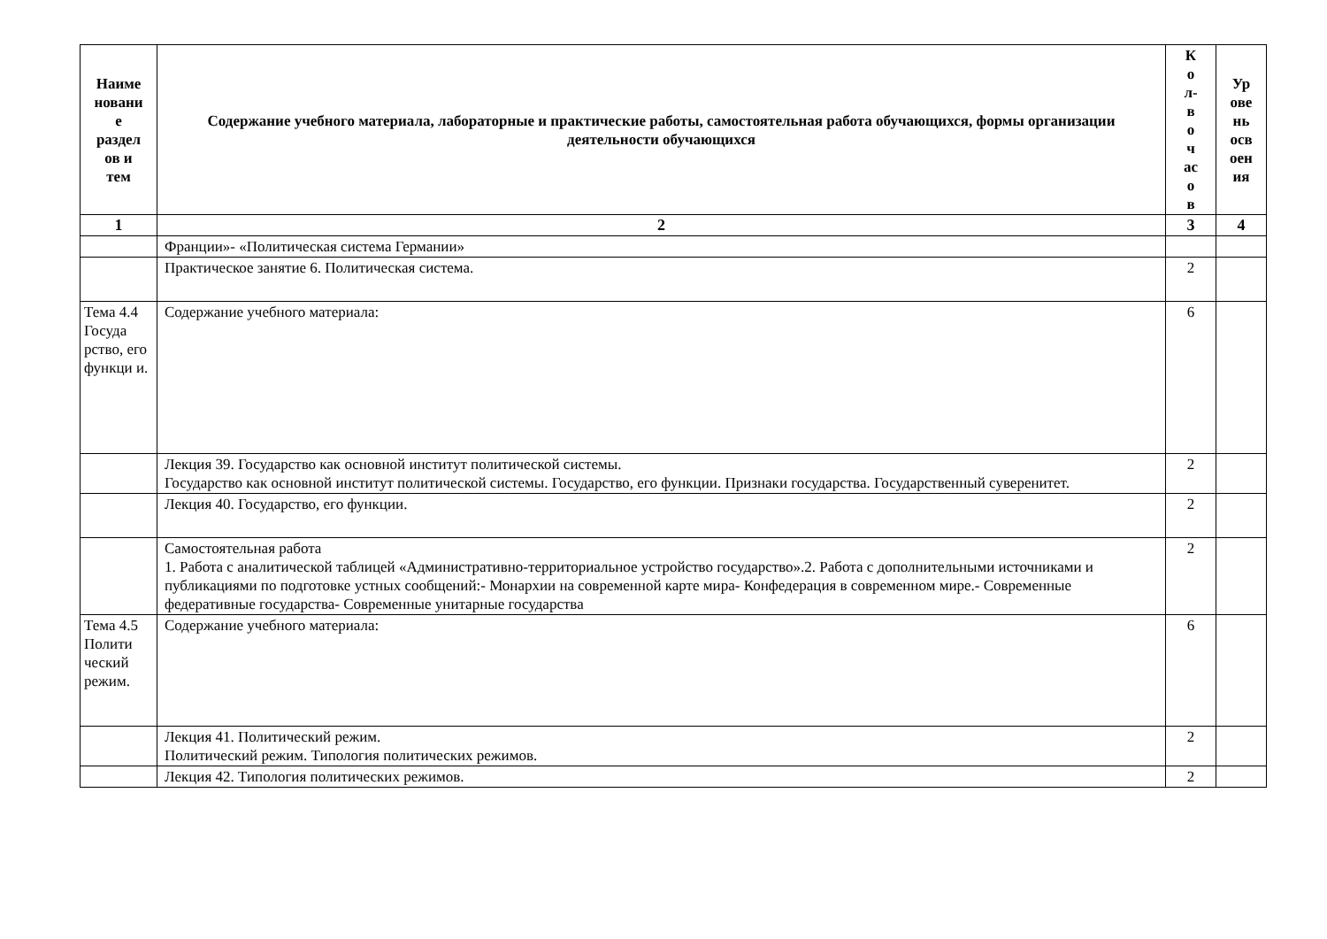| Наиме новани е раздел ов и тем | Содержание учебного материала, лабораторные и практические работы, самостоятельная работа обучающихся, формы организации деятельности обучающихся | К о л- в о ч ас о в | Ур ове нь осв оен ия |
| --- | --- | --- | --- |
| 1 | 2 | 3 | 4 |
| | Франции»- «Политическая система Германии» | | |
| | Практическое занятие 6. Политическая система. | 2 | |
| Тема 4.4 Госуда рство, его функци и. | Содержание учебного материала: | 6 | |
| | Лекция 39. Государство как основной институт политической системы. Государство как основной институт политической системы. Государство, его функции. Признаки государства. Государственный суверенитет. | 2 | |
| | Лекция 40. Государство, его функции. | 2 | |
| | Самостоятельная работа 1. Работа с аналитической таблицей «Административно-территориальное устройство государство».2. Работа с дополнительными источниками и публикациями по подготовке устных сообщений:- Монархии на современной карте мира- Конфедерация в современном мире.- Современные федеративные государства- Современные унитарные государства | 2 | |
| Тема 4.5 Полити ческий режим. | Содержание учебного материала: | 6 | |
| | Лекция 41. Политический режим. Политический режим. Типология политических режимов. | 2 | |
| | Лекция 42. Типология политических режимов. | 2 | |